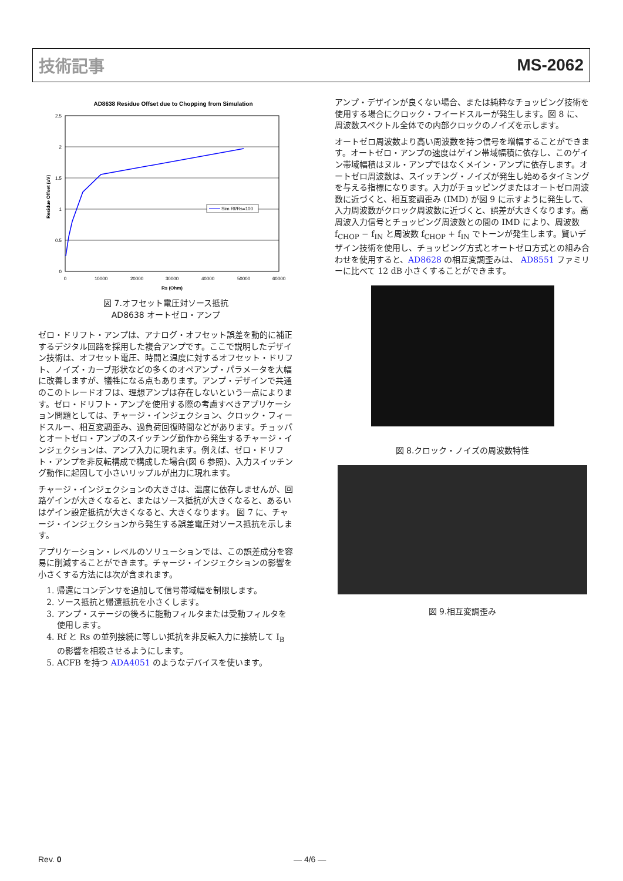技術記事 MS-2062
AD8638 Residue Offset due to Chopping from Simulation
2.5
2
1.5
1
0.5
0
0
10000
20000
30000
40000
50000
60000
Rs (Ohm)
Residue Offset (uV)
Sim Rf/Rs=100
図 7.オフセット電圧対ソース抵抗
AD8638 オートゼロ・アンプ
ゼロ・ドリフト・アンプは、アナログ・オフセット誤差を動的に補正するデジタル回路を採用した複合アンプです。ここで説明したデザイン技術は、オフセット電圧、時間と温度に対するオフセット・ドリフト、ノイズ・カーブ形状などの多くのオペアンプ・パラメータを大幅に改善しますが、犠牲になる点もあります。アンプ・デザインで共通のこのトレードオフは、理想アンプは存在しないという一点によります。ゼロ・ドリフト・アンプを使用する際の考慮すべきアプリケーション問題としては、チャージ・インジェクション、クロック・フィードスルー、相互変調歪み、過負荷回復時間などがあります。チョッパとオートゼロ・アンプのスイッチング動作から発生するチャージ・インジェクションは、アンプ入力に現れます。例えば、ゼロ・ドリフト・アンプを非反転構成で構成した場合(図 6 参照)、入力スイッチング動作に起因して小さいリップルが出力に現れます。
チャージ・インジェクションの大きさは、温度に依存しませんが、回路ゲインが大きくなると、またはソース抵抗が大きくなると、あるいはゲイン設定抵抗が大きくなると、大きくなります。 図 7 に、チャージ・インジェクションから発生する誤差電圧対ソース抵抗を示します。
アプリケーション・レベルのソリューションでは、この誤差成分を容易に削減することができます。チャージ・インジェクションの影響を小さくする方法には次が含まれます。
1. 帰還にコンデンサを追加して信号帯域幅を制限します。
2. ソース抵抗と帰還抵抗を小さくします。
3. アンプ・ステージの後ろに能動フィルタまたは受動フィルタを使用します。
4. Rf と Rs の並列接続に等しい抵抗を非反転入力に接続して I<sub>B</sub> の影響を相殺させるようにします。
5. ACFB を持つ ADA4051 のようなデバイスを使います。
アンプ・デザインが良くない場合、または純粋なチョッピング技術を使用する場合にクロック・フイードスルーが発生します。図 8 に、周波数スペクトル全体での内部クロックのノイズを示します。
オートゼロ周波数より高い周波数を持つ信号を増幅することができます。オートゼロ・アンプの速度はゲイン帯域幅積に依存し、このゲイン帯域幅積はヌル・アンプではなくメイン・アンプに依存します。オートゼロ周波数は、スイッチング・ノイズが発生し始めるタイミングを与える指標になります。入力がチョッピングまたはオートゼロ周波数に近づくと、相互変調歪み (IMD) が図 9 に示すように発生して、入力周波数がクロック周波数に近づくと、誤差が大きくなります。高周波入力信号とチョッピング周波数との間の IMD により、周波数 f<sub>CHOP</sub> − f<sub>IN</sub> と周波数 f<sub>CHOP</sub> + f<sub>IN</sub> でトーンが発生します。賢いデザイン技術を使用し、チョッピング方式とオートゼロ方式との組み合わせを使用すると、AD8628 の相互変調歪みは、 AD8551 ファミリーに比べて 12 dB 小さくすることができます。
図 8.クロック・ノイズの周波数特性
図 9.相互変調歪み
Rev. 0 — 4/6 —